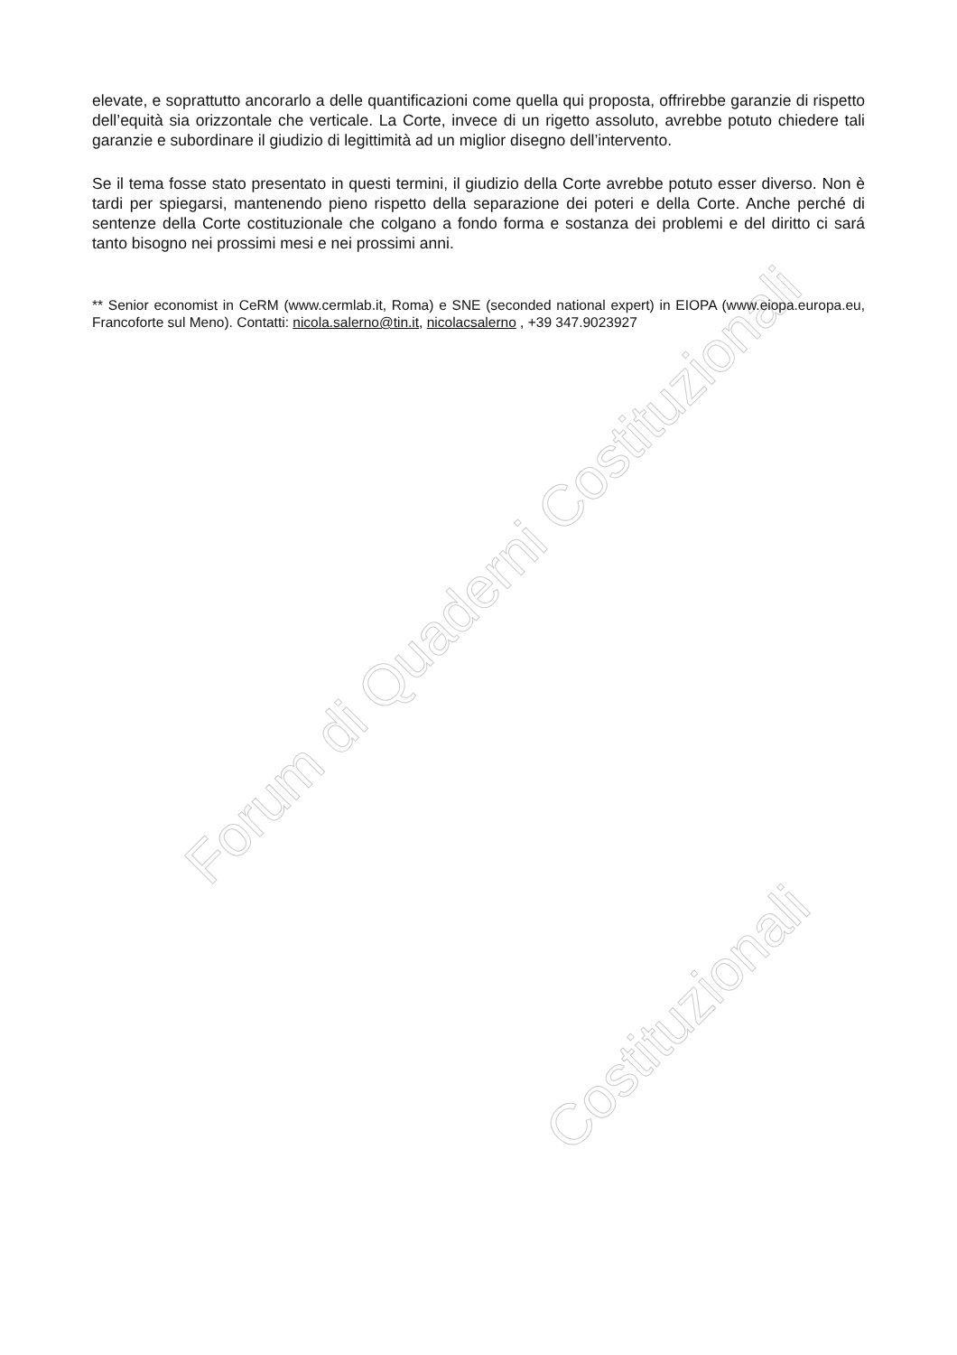Forum di Quaderni Costituzionali
Costituzionali
elevate, e soprattutto ancorarlo a delle quantificazioni come quella qui proposta, offrirebbe garanzie di rispetto dell’equità sia orizzontale che verticale. La Corte, invece di un rigetto assoluto, avrebbe potuto chiedere tali garanzie e subordinare il giudizio di legittimità ad un miglior disegno dell’intervento.
Se il tema fosse stato presentato in questi termini, il giudizio della Corte avrebbe potuto esser diverso. Non è tardi per spiegarsi, mantenendo pieno rispetto della separazione dei poteri e della Corte. Anche perché di sentenze della Corte costituzionale che colgano a fondo forma e sostanza dei problemi e del diritto ci sará tanto bisogno nei prossimi mesi e nei prossimi anni.
** Senior economist in CeRM (www.cermlab.it, Roma) e SNE (seconded national expert) in EIOPA (www.eiopa.europa.eu, Francoforte sul Meno). Contatti: nicola.salerno@tin.it, nicolacsalerno , +39 347.9023927